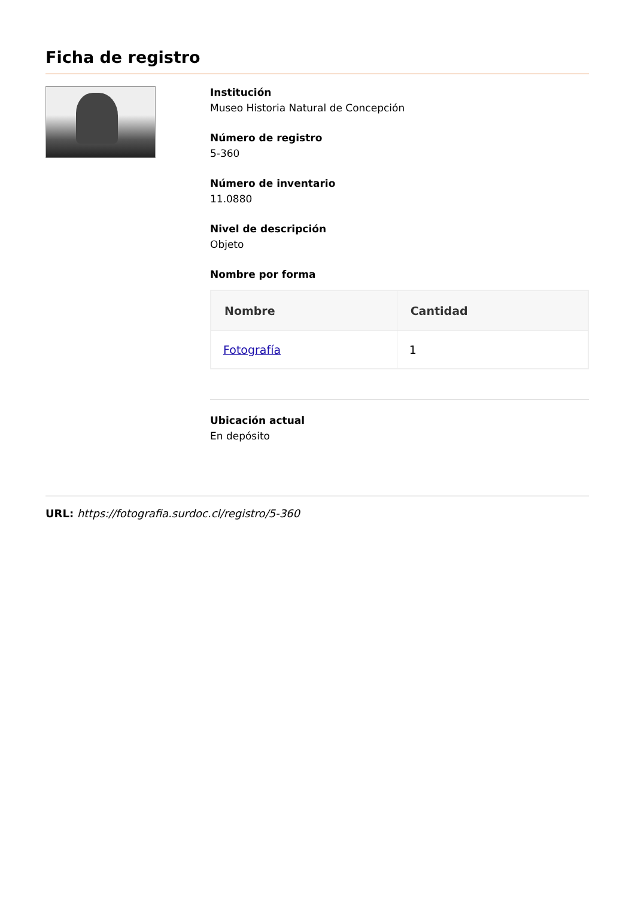Ficha de registro
Institución
Museo Historia Natural de Concepción
Número de registro
5-360
Número de inventario
11.0880
Nivel de descripción
Objeto
Nombre por forma
| Nombre | Cantidad |
| --- | --- |
| Fotografía | 1 |
Ubicación actual
En depósito
URL: https://fotografia.surdoc.cl/registro/5-360